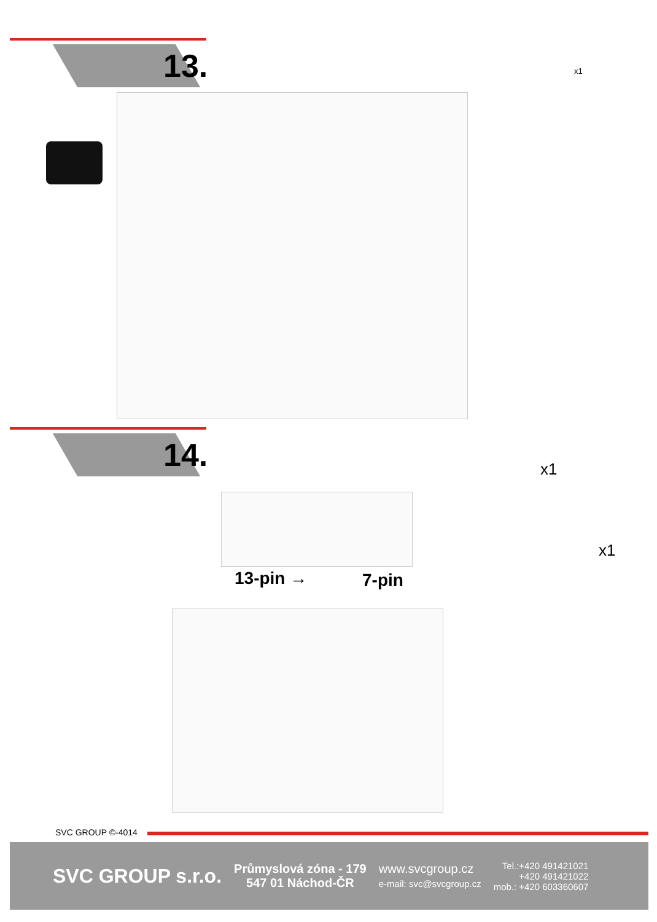13.
x1
14.
13-pin → 7-pin
x1
x1
SVC GROUP ©-4014
SVC GROUP s.r.o.
Průmyslová zóna - 179
547 01 Náchod-ČR
www.svcgroup.cz
e-mail: svc@svcgroup.cz
Tel.:+420 491421021
+420 491421022
mob.: +420 603360607